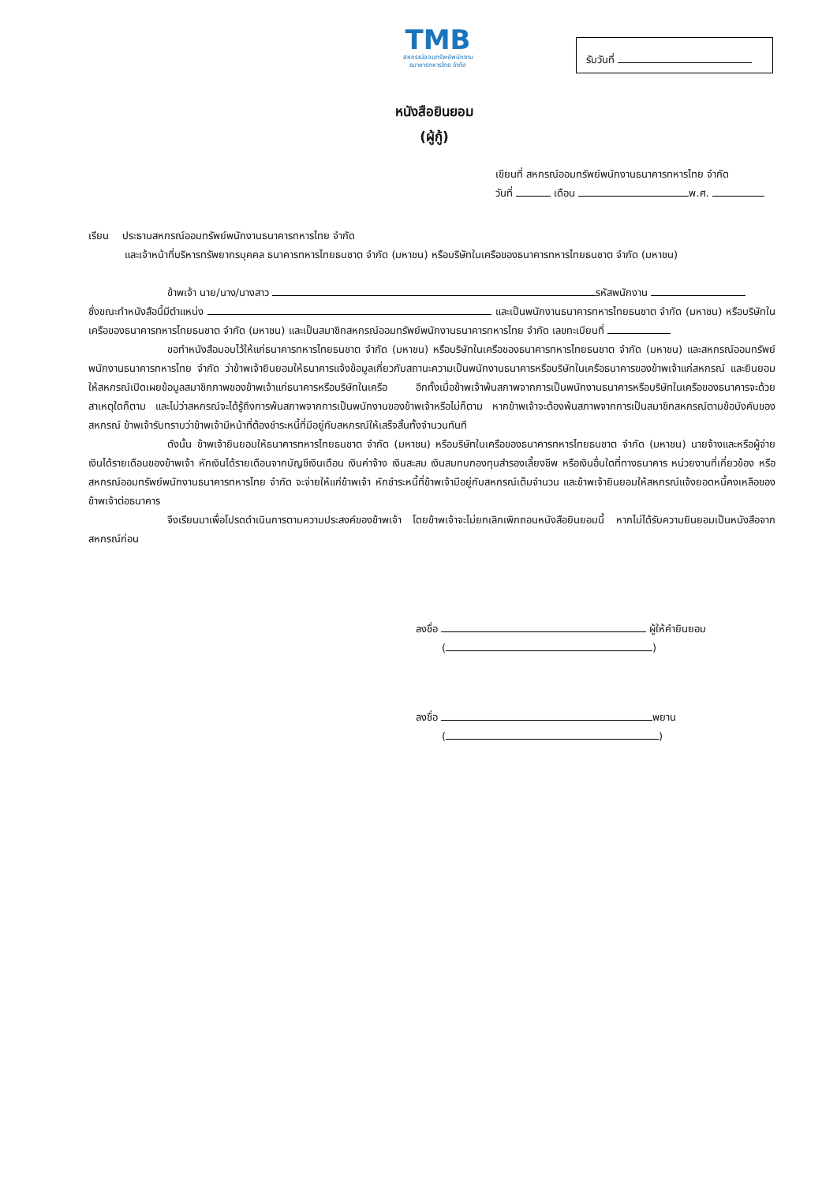TMB
สหกรณ์ออมทรัพย์พนักงาน
ธนาคารทหารไทย จำกัด
รับวันที่
หนังสือยินยอม
(ผู้กู้)
เขียนที่ สหกรณ์ออมทรัพย์พนักงานธนาคารทหารไทย จำกัด
วันที่ เดือน พ.ศ.
เรียน ประธานสหกรณ์ออมทรัพย์พนักงานธนาคารทหารไทย จำกัด
และเจ้าหน้าที่บริหารทรัพยากรบุคคล ธนาคารทหารไทยธนชาต จำกัด (มหาชน) หรือบริษัทในเครือของธนาคารทหารไทยธนชาต จำกัด (มหาชน)
ข้าพเจ้า นาย/นาง/นางสาว รหัสพนักงาน
ซึ่งขณะทำหนังสือนี้มีตำแหน่ง และเป็นพนักงานธนาคารทหารไทยธนชาต จำกัด (มหาชน) หรือบริษัทในเครือของธนาคารทหารไทยธนชาต จำกัด (มหาชน) และเป็นสมาชิกสหกรณ์ออมทรัพย์พนักงานธนาคารทหารไทย จำกัด เลขทะเบียนที่
ขอทำหนังสือมอบไว้ให้แก่ธนาคารทหารไทยธนชาต จำกัด (มหาชน) หรือบริษัทในเครือของธนาคารทหารไทยธนชาต จำกัด (มหาชน) และสหกรณ์ออมทรัพย์พนักงานธนาคารทหารไทย จำกัด ว่าข้าพเจ้ายินยอมให้ธนาคารแจ้งข้อมูลเกี่ยวกับสถานะความเป็นพนักงานธนาคารหรือบริษัทในเครือธนาคารของข้าพเจ้าแก่สหกรณ์ และยินยอมให้สหกรณ์เปิดเผยข้อมูลสมาชิกภาพของข้าพเจ้าแก่ธนาคารหรือบริษัทในเครือ อีกทั้งเมื่อข้าพเจ้าพ้นสภาพจากการเป็นพนักงานธนาคารหรือบริษัทในเครือของธนาคารจะด้วยสาเหตุใดก็ตาม และไม่ว่าสหกรณ์จะได้รู้ถึงการพ้นสภาพจากการเป็นพนักงานของข้าพเจ้าหรือไม่ก็ตาม หากข้าพเจ้าจะต้องพ้นสภาพจากการเป็นสมาชิกสหกรณ์ตามข้อบังคับของสหกรณ์ ข้าพเจ้ารับทราบว่าข้าพเจ้ามีหน้าที่ต้องชำระหนี้ที่มีอยู่กับสหกรณ์ให้เสร็จสิ้นทั้งจำนวนทันที
ดังนั้น ข้าพเจ้ายินยอมให้ธนาคารทหารไทยธนชาต จำกัด (มหาชน) หรือบริษัทในเครือของธนาคารทหารไทยธนชาต จำกัด (มหาชน) นายจ้างและหรือผู้จ่ายเงินได้รายเดือนของข้าพเจ้า หักเงินได้รายเดือนจากบัญชีเงินเดือน เงินค่าจ้าง เงินสะสม เงินสมทบกองทุนสำรองเลี้ยงชีพ หรือเงินอื่นใดที่ทางธนาคาร หน่วยงานที่เกี่ยวข้อง หรือสหกรณ์ออมทรัพย์พนักงานธนาคารทหารไทย จำกัด จะจ่ายให้แก่ข้าพเจ้า หักชำระหนี้ที่ข้าพเจ้ามีอยู่กับสหกรณ์เต็มจำนวน และข้าพเจ้ายินยอมให้สหกรณ์แจ้งยอดหนี้คงเหลือของข้าพเจ้าต่อธนาคาร
จึงเรียนมาเพื่อโปรดดำเนินการตามความประสงค์ของข้าพเจ้า โดยข้าพเจ้าจะไม่ยกเลิกเพิกถอนหนังสือยินยอมนี้ หากไม่ได้รับความยินยอมเป็นหนังสือจากสหกรณ์ก่อน
ลงชื่อ ผู้ให้คำยินยอม
( )
ลงชื่อ พยาน
( )